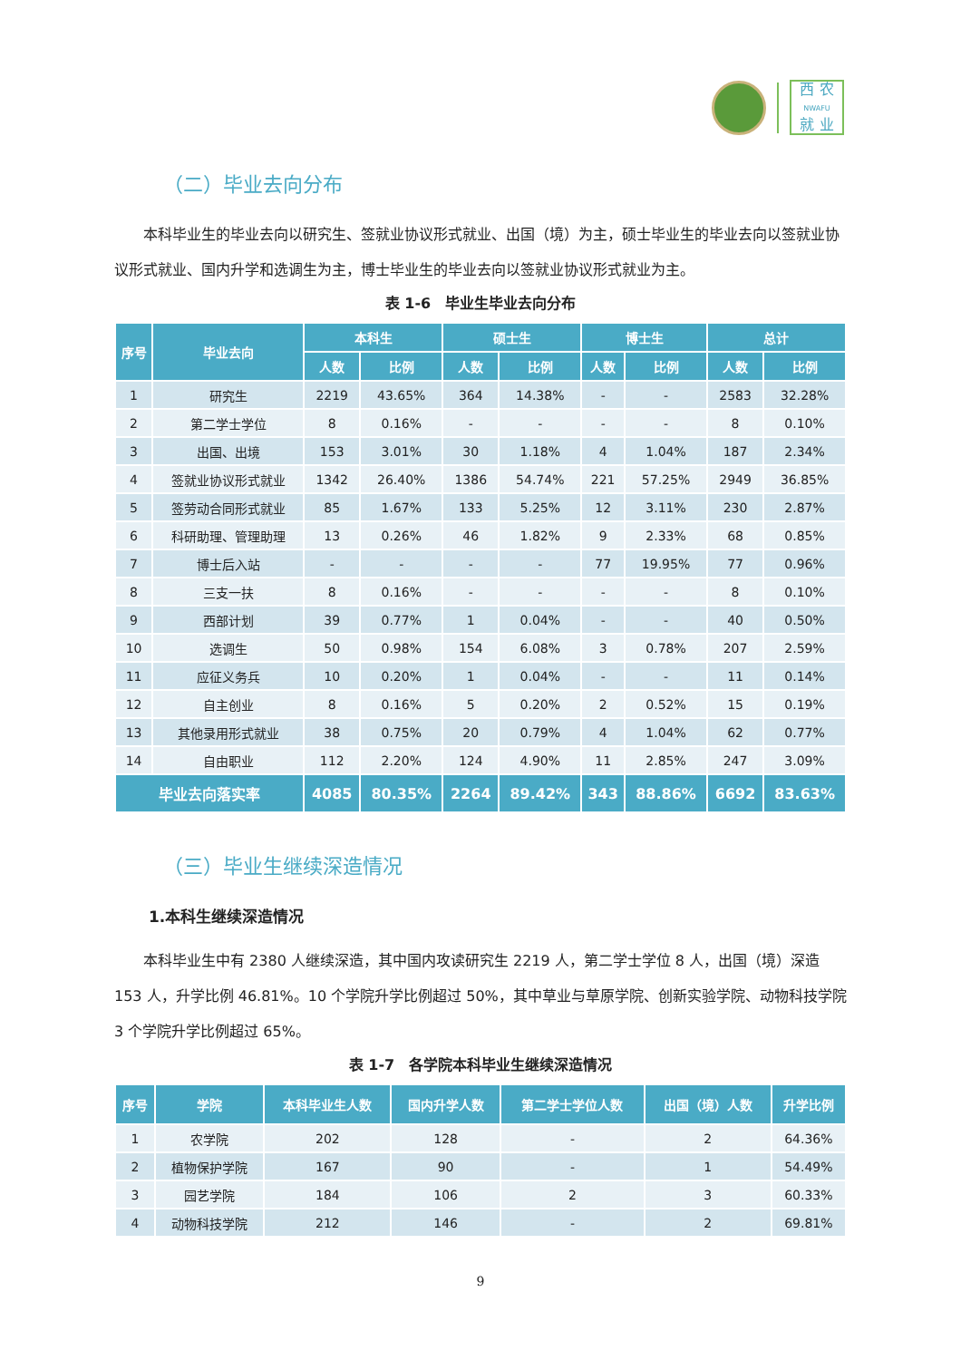西 农
NWAFU
就 业
（二）毕业去向分布
本科毕业生的毕业去向以研究生、签就业协议形式就业、出国（境）为主，硕士毕业生的毕业去向以签就业协议形式就业、国内升学和选调生为主，博士毕业生的毕业去向以签就业协议形式就业为主。
表 1-6　毕业生毕业去向分布
| 序号 | 毕业去向 | 本科生 | | 硕士生 | | 博士生 | | 总计 | |
| --- | --- | --- | --- | --- | --- | --- | --- | --- | --- |
| | | 人数 | 比例 | 人数 | 比例 | 人数 | 比例 | 人数 | 比例 |
| 1 | 研究生 | 2219 | 43.65% | 364 | 14.38% | - | - | 2583 | 32.28% |
| 2 | 第二学士学位 | 8 | 0.16% | - | - | - | - | 8 | 0.10% |
| 3 | 出国、出境 | 153 | 3.01% | 30 | 1.18% | 4 | 1.04% | 187 | 2.34% |
| 4 | 签就业协议形式就业 | 1342 | 26.40% | 1386 | 54.74% | 221 | 57.25% | 2949 | 36.85% |
| 5 | 签劳动合同形式就业 | 85 | 1.67% | 133 | 5.25% | 12 | 3.11% | 230 | 2.87% |
| 6 | 科研助理、管理助理 | 13 | 0.26% | 46 | 1.82% | 9 | 2.33% | 68 | 0.85% |
| 7 | 博士后入站 | - | - | - | - | 77 | 19.95% | 77 | 0.96% |
| 8 | 三支一扶 | 8 | 0.16% | - | - | - | - | 8 | 0.10% |
| 9 | 西部计划 | 39 | 0.77% | 1 | 0.04% | - | - | 40 | 0.50% |
| 10 | 选调生 | 50 | 0.98% | 154 | 6.08% | 3 | 0.78% | 207 | 2.59% |
| 11 | 应征义务兵 | 10 | 0.20% | 1 | 0.04% | - | - | 11 | 0.14% |
| 12 | 自主创业 | 8 | 0.16% | 5 | 0.20% | 2 | 0.52% | 15 | 0.19% |
| 13 | 其他录用形式就业 | 38 | 0.75% | 20 | 0.79% | 4 | 1.04% | 62 | 0.77% |
| 14 | 自由职业 | 112 | 2.20% | 124 | 4.90% | 11 | 2.85% | 247 | 3.09% |
| 毕业去向落实率 | | 4085 | 80.35% | 2264 | 89.42% | 343 | 88.86% | 6692 | 83.63% |
（三）毕业生继续深造情况
1.本科生继续深造情况
本科毕业生中有 2380 人继续深造，其中国内攻读研究生 2219 人，第二学士学位 8 人，出国（境）深造 153 人，升学比例 46.81%。10 个学院升学比例超过 50%，其中草业与草原学院、创新实验学院、动物科技学院 3 个学院升学比例超过 65%。
表 1-7　各学院本科毕业生继续深造情况
| 序号 | 学院 | 本科毕业生人数 | 国内升学人数 | 第二学士学位人数 | 出国（境）人数 | 升学比例 |
| --- | --- | --- | --- | --- | --- | --- |
| 1 | 农学院 | 202 | 128 | - | 2 | 64.36% |
| 2 | 植物保护学院 | 167 | 90 | - | 1 | 54.49% |
| 3 | 园艺学院 | 184 | 106 | 2 | 3 | 60.33% |
| 4 | 动物科技学院 | 212 | 146 | - | 2 | 69.81% |
9